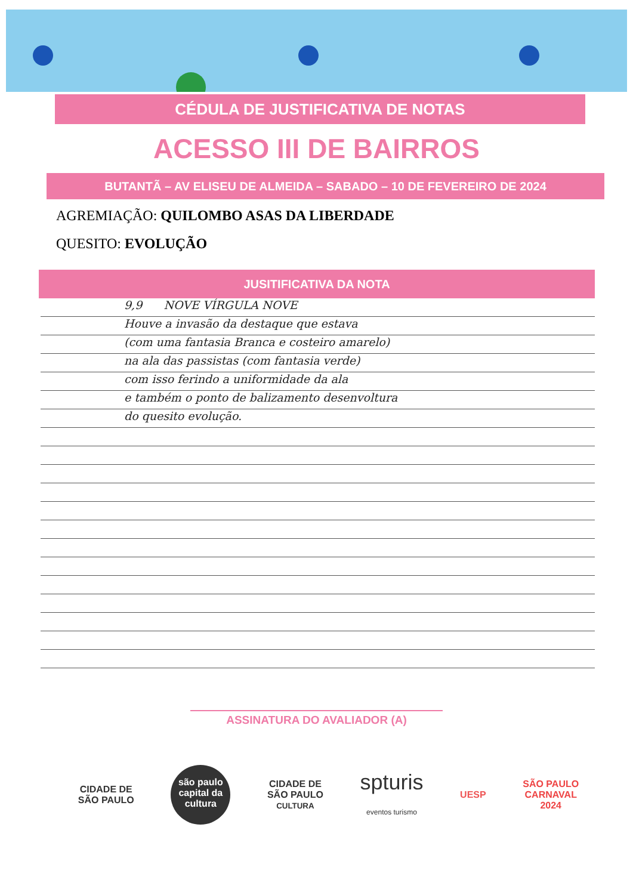CÉDULA DE JUSTIFICATIVA DE NOTAS
ACESSO III DE BAIRROS
BUTANTÃ – AV ELISEU DE ALMEIDA – SABADO – 10 DE FEVEREIRO DE 2024
AGREMIAÇÃO: QUILOMBO ASAS DA LIBERDADE
QUESITO: EVOLUÇÃO
JUSITIFICATIVA DA NOTA
9,9 NOVE VÍRGULA NOVE
Houve a invasão da destaque que estava
(com uma fantasia Branca e costeiro amarelo)
na ala das passistas (com fantasia verde)
com isso ferindo a uniformidade da ala
e também o ponto de balizamento desenvoltura
do quesito evolução.
ASSINATURA DO AVALIADOR (A)
CIDADE DE
SÃO PAULO
são paulo capital da cultura
CIDADE DE
SÃO PAULO
CULTURA
spturis
eventos turismo
UESP
SÃO PAULO
CARNAVAL
2024